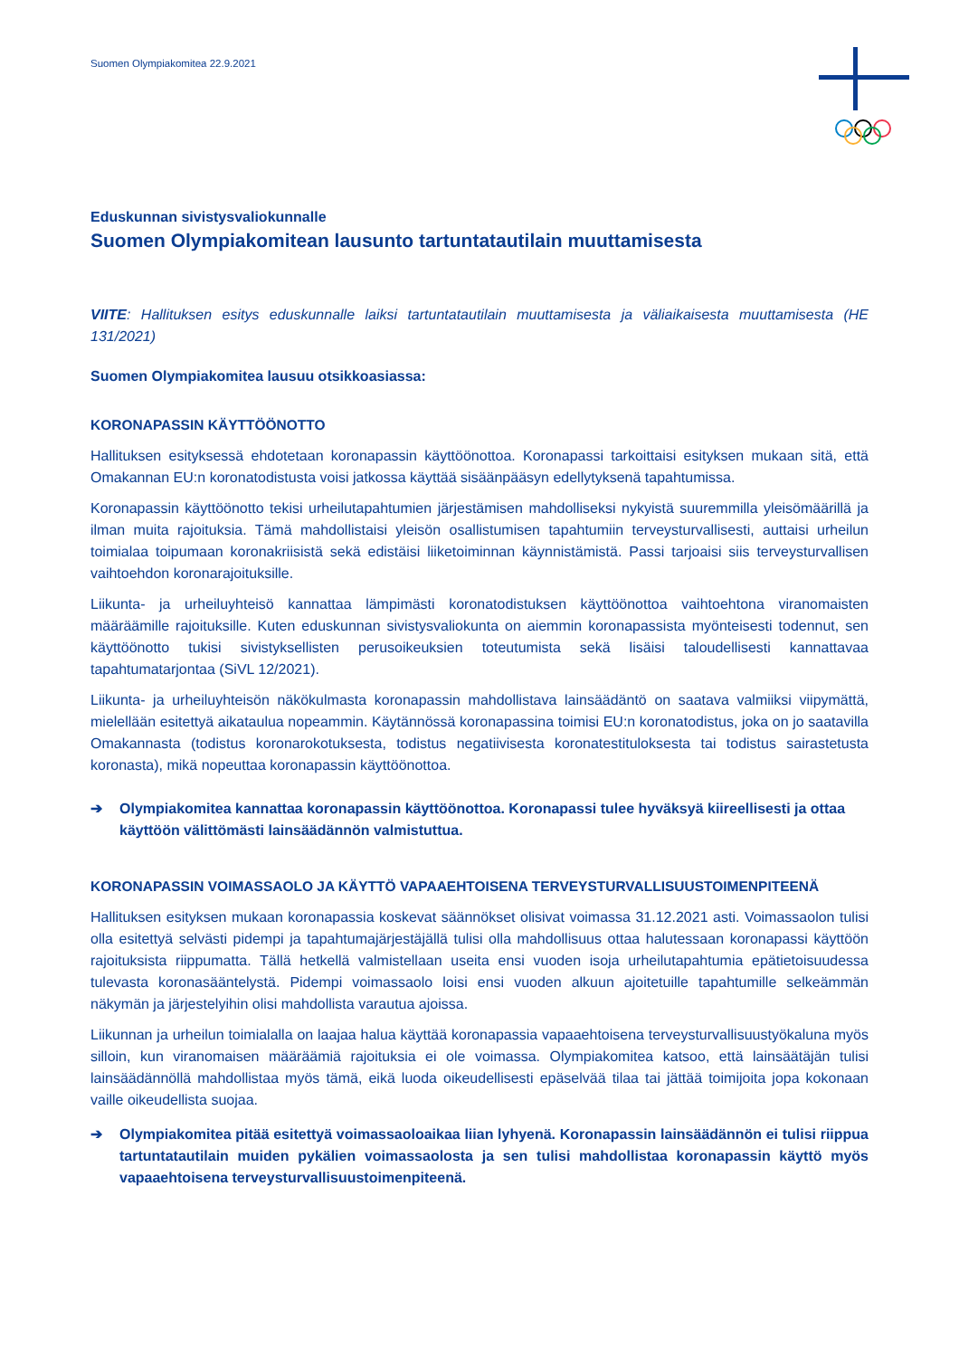Suomen Olympiakomitea 22.9.2021
Eduskunnan sivistysvaliokunnalle
Suomen Olympiakomitean lausunto tartuntatautilain muuttamisesta
VIITE: Hallituksen esitys eduskunnalle laiksi tartuntatautilain muuttamisesta ja väliaikaisesta muuttamisesta (HE 131/2021)
Suomen Olympiakomitea lausuu otsikkoasiassa:
KORONAPASSIN KÄYTTÖÖNOTTO
Hallituksen esityksessä ehdotetaan koronapassin käyttöönottoa. Koronapassi tarkoittaisi esityksen mukaan sitä, että Omakannan EU:n koronatodistusta voisi jatkossa käyttää sisäänpääsyn edellytyksenä tapahtumissa.
Koronapassin käyttöönotto tekisi urheilutapahtumien järjestämisen mahdolliseksi nykyistä suuremmilla yleisömäärillä ja ilman muita rajoituksia. Tämä mahdollistaisi yleisön osallistumisen tapahtumiin terveysturvallisesti, auttaisi urheilun toimialaa toipumaan koronakriisistä sekä edistäisi liiketoiminnan käynnistämistä. Passi tarjoaisi siis terveysturvallisen vaihtoehdon koronarajoituksille.
Liikunta- ja urheiluyhteisö kannattaa lämpimästi koronatodistuksen käyttöönottoa vaihtoehtona viranomaisten määräämille rajoituksille. Kuten eduskunnan sivistysvaliokunta on aiemmin koronapassista myönteisesti todennut, sen käyttöönotto tukisi sivistyksellisten perusoikeuksien toteutumista sekä lisäisi taloudellisesti kannattavaa tapahtumatarjontaa (SiVL 12/2021).
Liikunta- ja urheiluyhteisön näkökulmasta koronapassin mahdollistava lainsäädäntö on saatava valmiiksi viipymättä, mielellään esitettyä aikataulua nopeammin. Käytännössä koronapassina toimisi EU:n koronatodistus, joka on jo saatavilla Omakannasta (todistus koronarokotuksesta, todistus negatiivisesta koronatestituloksesta tai todistus sairastetusta koronasta), mikä nopeuttaa koronapassin käyttöönottoa.
➔ Olympiakomitea kannattaa koronapassin käyttöönottoa. Koronapassi tulee hyväksyä kiireellisesti ja ottaa käyttöön välittömästi lainsäädännön valmistuttua.
KORONAPASSIN VOIMASSAOLO JA KÄYTTÖ VAPAAEHTOISENA TERVEYSTURVALLISUUSTOIMENPITEENÄ
Hallituksen esityksen mukaan koronapassia koskevat säännökset olisivat voimassa 31.12.2021 asti. Voimassaolon tulisi olla esitettyä selvästi pidempi ja tapahtumajärjestäjällä tulisi olla mahdollisuus ottaa halutessaan koronapassi käyttöön rajoituksista riippumatta. Tällä hetkellä valmistellaan useita ensi vuoden isoja urheilutapahtumia epätietoisuudessa tulevasta koronasääntelystä. Pidempi voimassaolo loisi ensi vuoden alkuun ajoitetuille tapahtumille selkeämmän näkymän ja järjestelyihin olisi mahdollista varautua ajoissa.
Liikunnan ja urheilun toimialalla on laajaa halua käyttää koronapassia vapaaehtoisena terveysturvallisuustyökaluna myös silloin, kun viranomaisen määräämiä rajoituksia ei ole voimassa. Olympiakomitea katsoo, että lainsäätäjän tulisi lainsäädännöllä mahdollistaa myös tämä, eikä luoda oikeudellisesti epäselvää tilaa tai jättää toimijoita jopa kokonaan vaille oikeudellista suojaa.
➔ Olympiakomitea pitää esitettyä voimassaoloaikaa liian lyhyenä. Koronapassin lainsäädännön ei tulisi riippua tartuntatautilain muiden pykälien voimassaolosta ja sen tulisi mahdollistaa koronapassin käyttö myös vapaaehtoisena terveysturvallisuustoimenpiteenä.